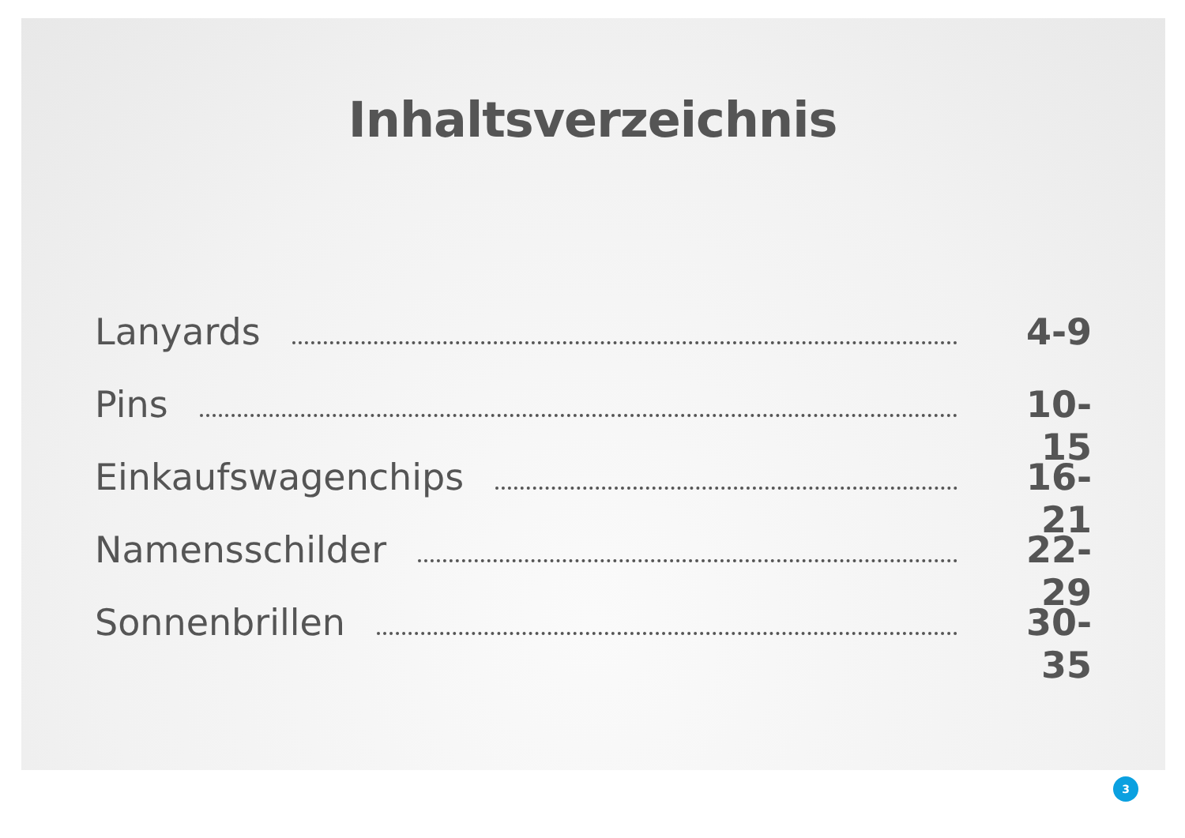Inhaltsverzeichnis
Lanyards 4-9
Pins 10-15
Einkaufswagenchips 16-21
Namensschilder 22-29
Sonnenbrillen 30-35
3